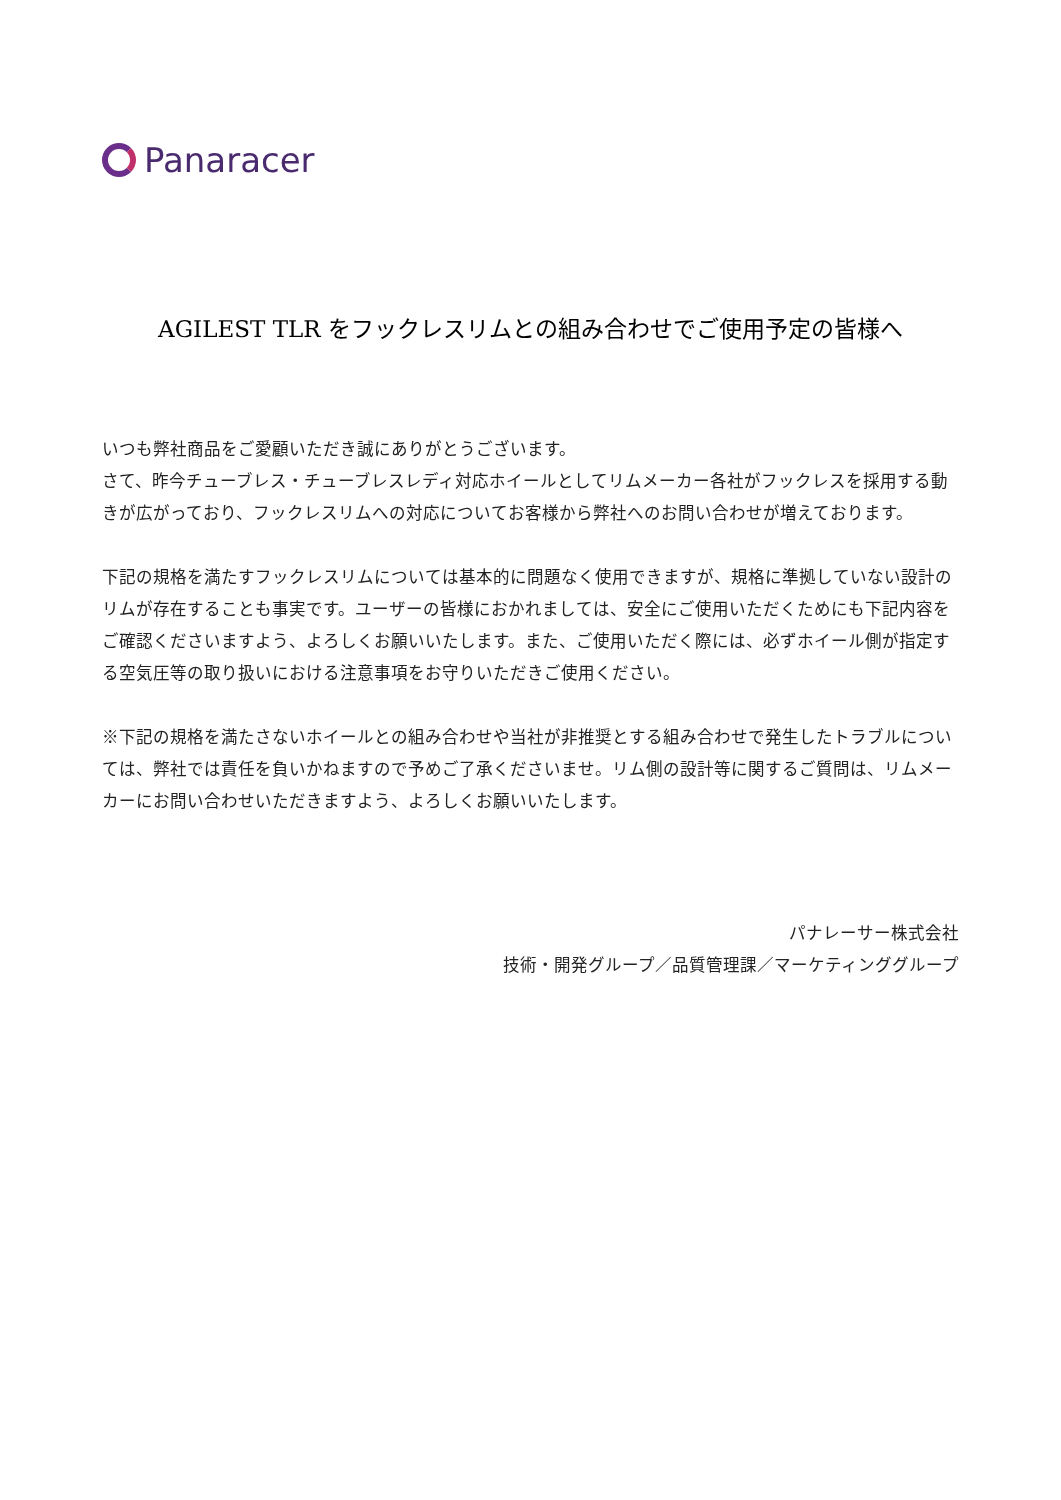Panaracer
AGILEST TLR をフックレスリムとの組み合わせでご使用予定の皆様へ
いつも弊社商品をご愛顧いただき誠にありがとうございます。
さて、昨今チューブレス・チューブレスレディ対応ホイールとしてリムメーカー各社がフックレスを採用する動きが広がっており、フックレスリムへの対応についてお客様から弊社へのお問い合わせが増えております。
下記の規格を満たすフックレスリムについては基本的に問題なく使用できますが、規格に準拠していない設計のリムが存在することも事実です。ユーザーの皆様におかれましては、安全にご使用いただくためにも下記内容をご確認くださいますよう、よろしくお願いいたします。また、ご使用いただく際には、必ずホイール側が指定する空気圧等の取り扱いにおける注意事項をお守りいただきご使用ください。
※下記の規格を満たさないホイールとの組み合わせや当社が非推奨とする組み合わせで発生したトラブルについては、弊社では責任を負いかねますので予めご了承くださいませ。リム側の設計等に関するご質問は、リムメーカーにお問い合わせいただきますよう、よろしくお願いいたします。
パナレーサー株式会社
技術・開発グループ／品質管理課／マーケティンググループ